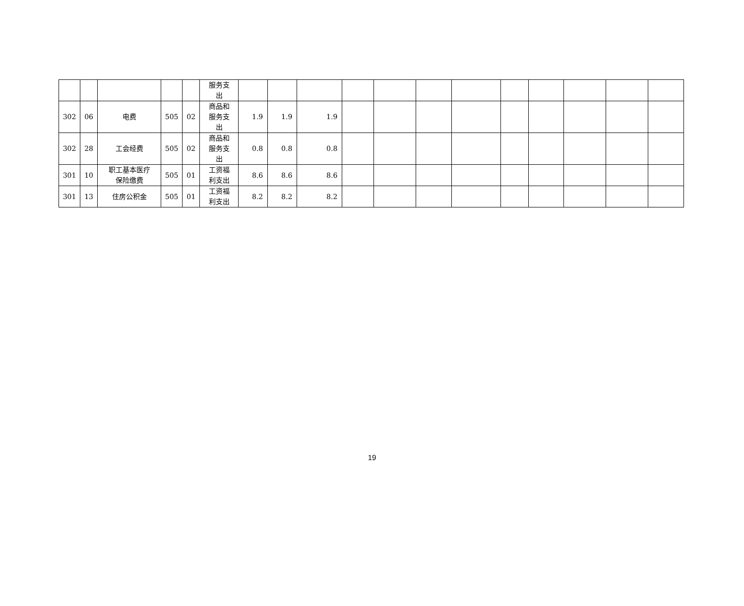| | | | | | 服务支 出 | | | | | | | | | | | | |
| 302 | 06 | 电费 | 505 | 02 | 商品和 服务支 出 | 1.9 | 1.9 | 1.9 | | | | | | | | | |
| 302 | 28 | 工会经费 | 505 | 02 | 商品和 服务支 出 | 0.8 | 0.8 | 0.8 | | | | | | | | | |
| 301 | 10 | 职工基本医疗 保险缴费 | 505 | 01 | 工资福 利支出 | 8.6 | 8.6 | 8.6 | | | | | | | | | |
| 301 | 13 | 住房公积金 | 505 | 01 | 工资福 利支出 | 8.2 | 8.2 | 8.2 | | | | | | | | | |
19